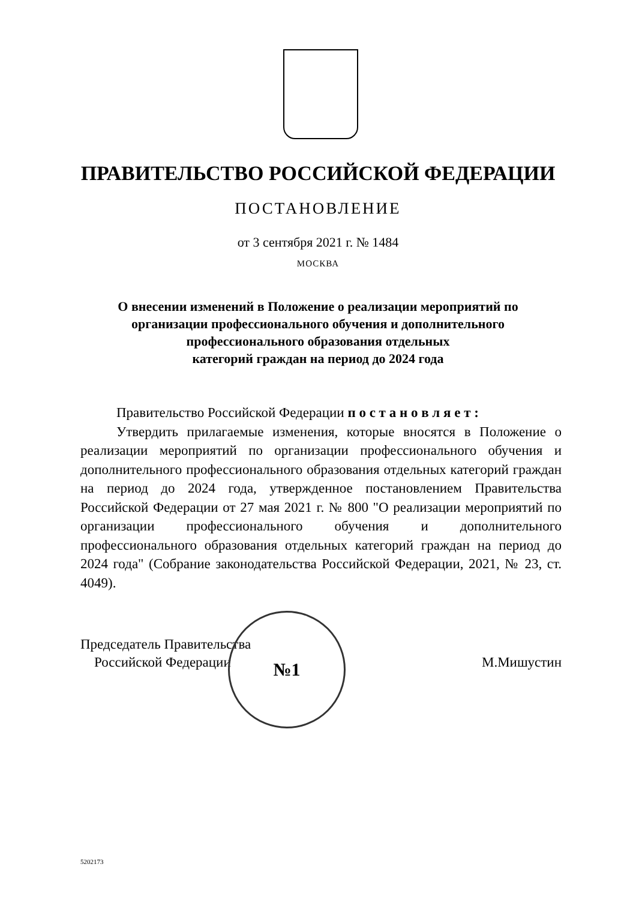ПРАВИТЕЛЬСТВО РОССИЙСКОЙ ФЕДЕРАЦИИ
ПОСТАНОВЛЕНИЕ
от 3 сентября 2021 г. № 1484
МОСКВА
О внесении изменений в Положение о реализации мероприятий по
организации профессионального обучения и дополнительного
профессионального образования отдельных
категорий граждан на период до 2024 года
Правительство Российской Федерации п о с т а н о в л я е т :
Утвердить прилагаемые изменения, которые вносятся в Положение о реализации мероприятий по организации профессионального обучения и дополнительного профессионального образования отдельных категорий граждан на период до 2024 года, утвержденное постановлением Правительства Российской Федерации от 27 мая 2021 г. № 800 "О реализации мероприятий по организации профессионального обучения и дополнительного профессионального образования отдельных категорий граждан на период до 2024 года" (Собрание законодательства Российской Федерации, 2021, № 23, ст. 4049).
Председатель Правительства
Российской Федерации
М.Мишустин
№1
5202173